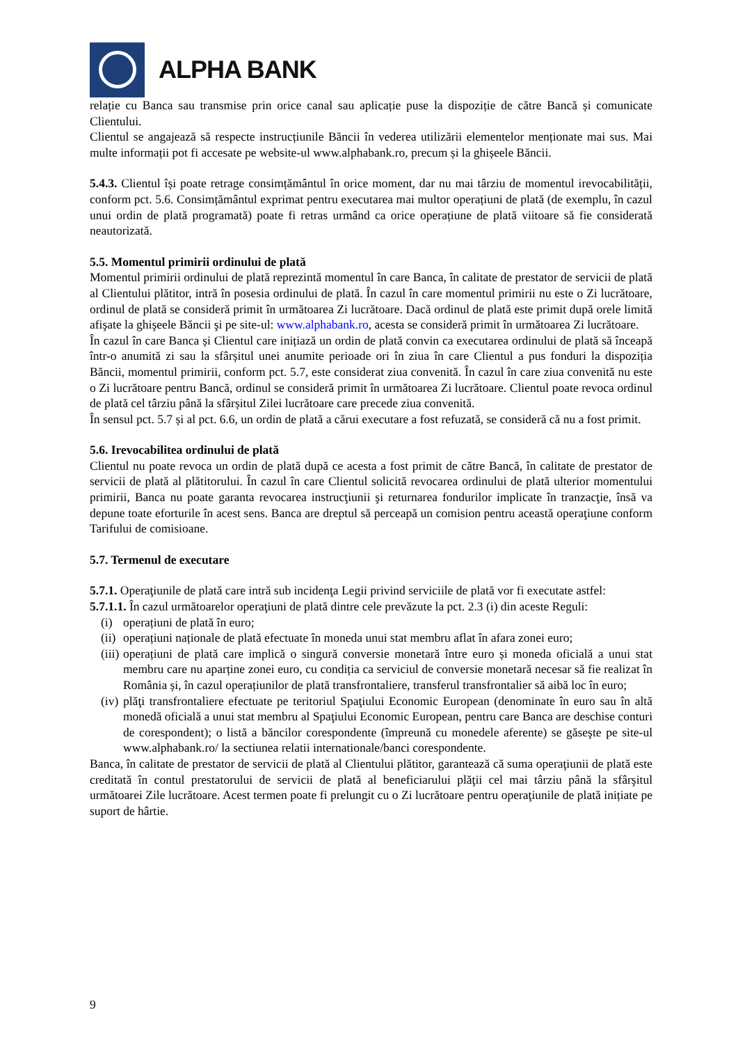ALPHA BANK
relație cu Banca sau transmise prin orice canal sau aplicație puse la dispoziție de către Bancă și comunicate Clientului.
Clientul se angajează să respecte instrucțiunile Băncii în vederea utilizării elementelor menționate mai sus. Mai multe informații pot fi accesate pe website-ul www.alphabank.ro, precum și la ghișeele Băncii.
5.4.3. Clientul își poate retrage consimțământul în orice moment, dar nu mai târziu de momentul irevocabilității, conform pct. 5.6. Consimțământul exprimat pentru executarea mai multor operațiuni de plată (de exemplu, în cazul unui ordin de plată programată) poate fi retras urmând ca orice operațiune de plată viitoare să fie considerată neautorizată.
5.5. Momentul primirii ordinului de plată
Momentul primirii ordinului de plată reprezintă momentul în care Banca, în calitate de prestator de servicii de plată al Clientului plătitor, intră în posesia ordinului de plată. În cazul în care momentul primirii nu este o Zi lucrătoare, ordinul de plată se consideră primit în următoarea Zi lucrătoare. Dacă ordinul de plată este primit după orele limită afişate la ghişeele Băncii şi pe site-ul: www.alphabank.ro, acesta se consideră primit în următoarea Zi lucrătoare.
În cazul în care Banca și Clientul care inițiază un ordin de plată convin ca executarea ordinului de plată să înceapă într-o anumită zi sau la sfârșitul unei anumite perioade ori în ziua în care Clientul a pus fonduri la dispoziția Băncii, momentul primirii, conform pct. 5.7, este considerat ziua convenită. În cazul în care ziua convenită nu este o Zi lucrătoare pentru Bancă, ordinul se consideră primit în următoarea Zi lucrătoare. Clientul poate revoca ordinul de plată cel târziu până la sfârșitul Zilei lucrătoare care precede ziua convenită.
În sensul pct. 5.7 și al pct. 6.6, un ordin de plată a cărui executare a fost refuzată, se consideră că nu a fost primit.
5.6. Irevocabilitea ordinului de plată
Clientul nu poate revoca un ordin de plată după ce acesta a fost primit de către Bancă, în calitate de prestator de servicii de plată al plătitorului. În cazul în care Clientul solicită revocarea ordinului de plată ulterior momentului primirii, Banca nu poate garanta revocarea instrucţiunii şi returnarea fondurilor implicate în tranzacţie, însă va depune toate eforturile în acest sens. Banca are dreptul să perceapă un comision pentru această operaţiune conform Tarifului de comisioane.
5.7. Termenul de executare
5.7.1. Operaţiunile de plată care intră sub incidenţa Legii privind serviciile de plată vor fi executate astfel:
5.7.1.1. În cazul următoarelor operaţiuni de plată dintre cele prevăzute la pct. 2.3 (i) din aceste Reguli:
(i) operațiuni de plată în euro;
(ii)
operațiuni naționale de plată efectuate în moneda unui stat membru aflat în afara zonei euro;
(iii)
operațiuni de plată care implică o singură conversie monetară între euro și moneda oficială a unui stat membru care nu aparține zonei euro, cu condiția ca serviciul de conversie monetară necesar să fie realizat în România și, în cazul operațiunilor de plată transfrontaliere, transferul transfrontalier să aibă loc în euro;
(iv)
plăţi transfrontaliere efectuate pe teritoriul Spaţiului Economic European (denominate în euro sau în altă monedă oficială a unui stat membru al Spaţiului Economic European, pentru care Banca are deschise conturi de corespondent); o listă a băncilor corespondente (împreună cu monedele aferente) se găseşte pe site-ul www.alphabank.ro/ la sectiunea relatii internationale/banci corespondente.
Banca, în calitate de prestator de servicii de plată al Clientului plătitor, garantează că suma operaţiunii de plată este creditată în contul prestatorului de servicii de plată al beneficiarului plăţii cel mai târziu până la sfârşitul următoarei Zile lucrătoare. Acest termen poate fi prelungit cu o Zi lucrătoare pentru operaţiunile de plată inițiate pe suport de hârtie.
9